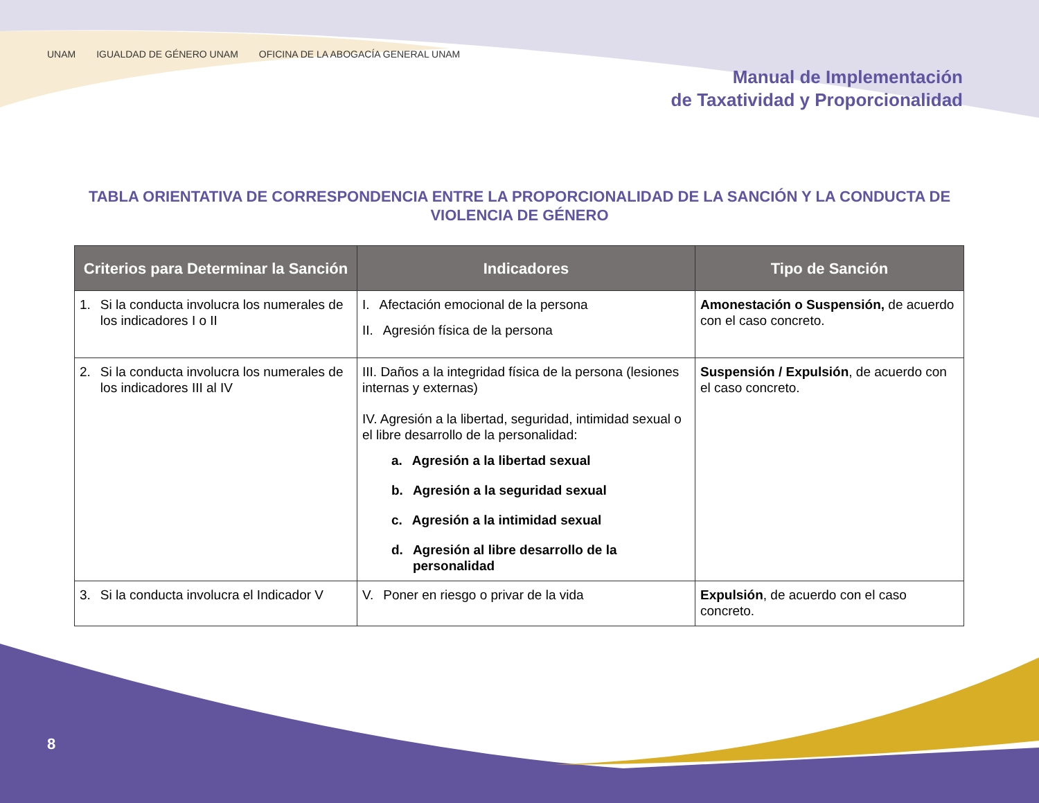UNAM IGUALDAD DE GÉNERO UNAM OFICINA DE LA ABOGACÍA GENERAL UNAM
Manual de Implementación
de Taxatividad y Proporcionalidad
TABLA ORIENTATIVA DE CORRESPONDENCIA ENTRE LA PROPORCIONALIDAD DE LA SANCIÓN Y LA CONDUCTA DE VIOLENCIA DE GÉNERO
| Criterios para Determinar la Sanción | Indicadores | Tipo de Sanción |
| --- | --- | --- |
| 1. Si la conducta involucra los numerales de los indicadores I o II | I. Afectación emocional de la persona II. Agresión física de la persona | Amonestación o Suspensión, de acuerdo con el caso concreto. |
| 2. Si la conducta involucra los numerales de los indicadores III al IV | III. Daños a la integridad física de la persona (lesiones internas y externas) IV. Agresión a la libertad, seguridad, intimidad sexual o el libre desarrollo de la personalidad: a. Agresión a la libertad sexual b. Agresión a la seguridad sexual c. Agresión a la intimidad sexual d. Agresión al libre desarrollo de la personalidad | Suspensión / Expulsión , de acuerdo con el caso concreto. |
| 3. Si la conducta involucra el Indicador V | V. Poner en riesgo o privar de la vida | Expulsión , de acuerdo con el caso concreto. |
8